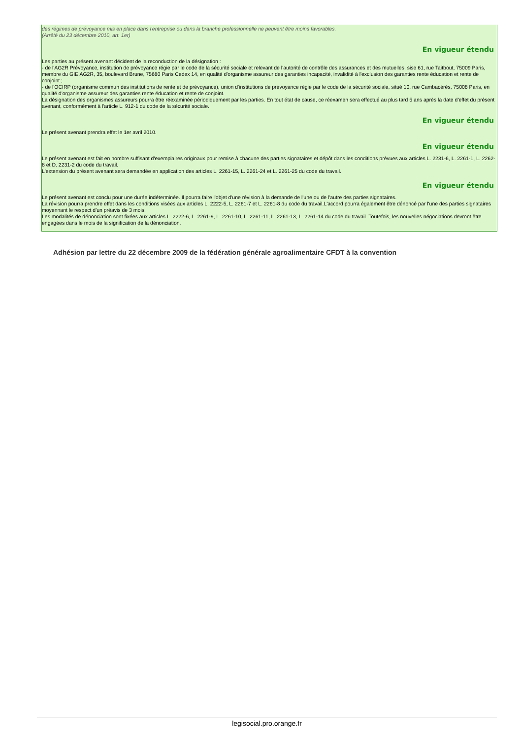des régimes de prévoyance mis en place dans l'entreprise ou dans la branche professionnelle ne peuvent être moins favorables.
(Arrêté du 23 décembre 2010, art. 1er)
En vigueur étendu
Les parties au présent avenant décident de la reconduction de la désignation :
- de l'AG2R Prévoyance, institution de prévoyance régie par le code de la sécurité sociale et relevant de l'autorité de contrôle des assurances et des mutuelles, sise 61, rue Taitbout, 75009 Paris, membre du GIE AG2R, 35, boulevard Brune, 75680 Paris Cedex 14, en qualité d'organisme assureur des garanties incapacité, invalidité à l'exclusion des garanties rente éducation et rente de conjoint ;
- de l'OCIRP (organisme commun des institutions de rente et de prévoyance), union d'institutions de prévoyance régie par le code de la sécurité sociale, situé 10, rue Cambacérès, 75008 Paris, en qualité d'organisme assureur des garanties rente éducation et rente de conjoint.
La désignation des organismes assureurs pourra être réexaminée périodiquement par les parties. En tout état de cause, ce réexamen sera effectué au plus tard 5 ans après la date d'effet du présent avenant, conformément à l'article L. 912-1 du code de la sécurité sociale.
En vigueur étendu
Le présent avenant prendra effet le 1er avril 2010.
En vigueur étendu
Le présent avenant est fait en nombre suffisant d'exemplaires originaux pour remise à chacune des parties signataires et dépôt dans les conditions prévues aux articles L. 2231-6, L. 2261-1, L. 2262-8 et D. 2231-2 du code du travail.
L'extension du présent avenant sera demandée en application des articles L. 2261-15, L. 2261-24 et L. 2261-25 du code du travail.
En vigueur étendu
Le présent avenant est conclu pour une durée indéterminée. Il pourra faire l'objet d'une révision à la demande de l'une ou de l'autre des parties signataires.
La révision pourra prendre effet dans les conditions visées aux articles L. 2222-5, L. 2261-7 et L. 2261-8 du code du travail.L'accord pourra également être dénoncé par l'une des parties signataires moyennant le respect d'un préavis de 3 mois.
Les modalités de dénonciation sont fixées aux articles L. 2222-6, L. 2261-9, L. 2261-10, L. 2261-11, L. 2261-13, L. 2261-14 du code du travail. Toutefois, les nouvelles négociations devront être engagées dans le mois de la signification de la dénonciation.
Adhésion par lettre du 22 décembre 2009 de la fédération générale agroalimentaire CFDT à la convention
legisocial.pro.orange.fr